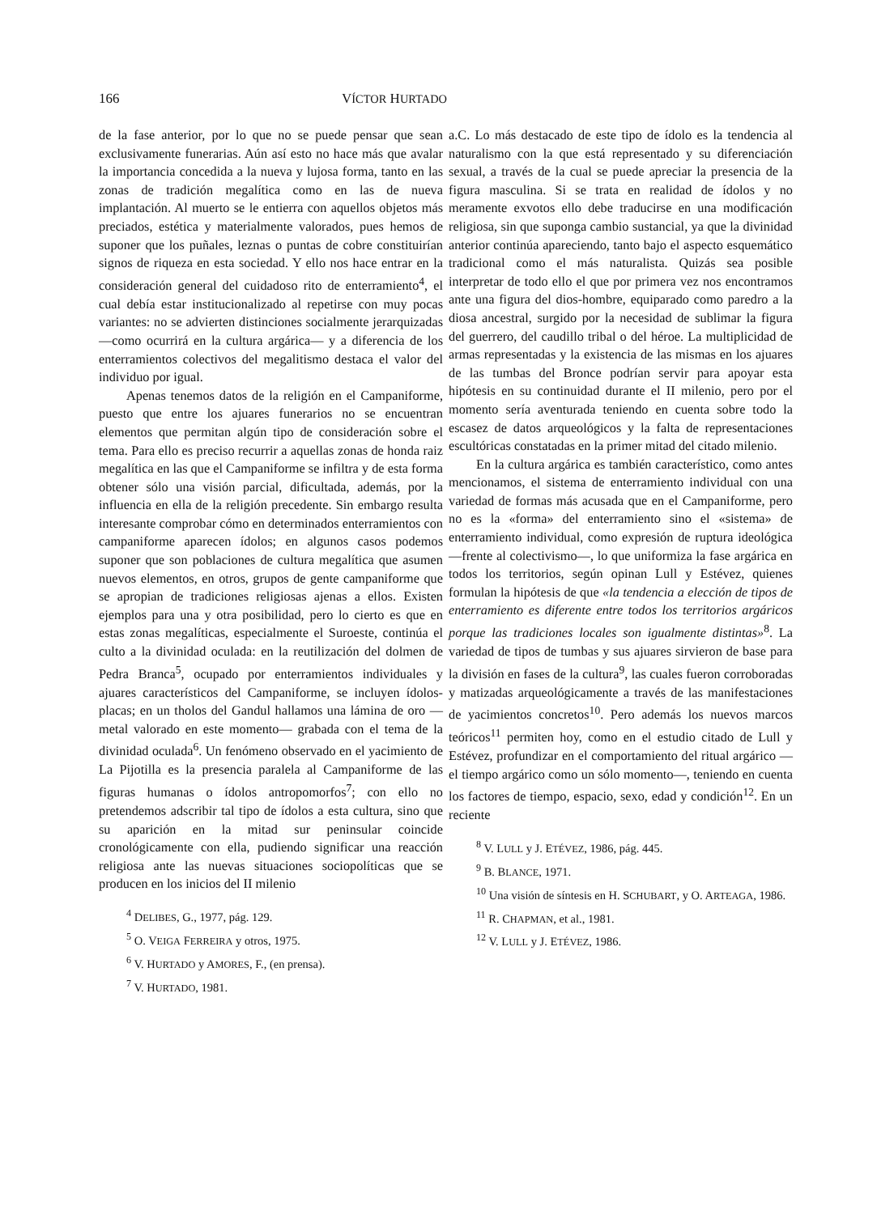166 VÍCTOR HURTADO
de la fase anterior, por lo que no se puede pensar que sean exclusivamente funerarias. Aún así esto no hace más que avalar la importancia concedida a la nueva y lujosa forma, tanto en las zonas de tradición megalítica como en las de nueva implantación. Al muerto se le entierra con aquellos objetos más preciados, estética y materialmente valorados, pues hemos de suponer que los puñales, leznas o puntas de cobre constituirían signos de riqueza en esta sociedad. Y ello nos hace entrar en la consideración general del cuidadoso rito de enterramiento<sup>4</sup>, el cual debía estar institucionalizado al repetirse con muy pocas variantes: no se advierten distinciones socialmente jerarquizadas —como ocurrirá en la cultura argárica— y a diferencia de los enterramientos colectivos del megalitismo destaca el valor del individuo por igual.
Apenas tenemos datos de la religión en el Campaniforme, puesto que entre los ajuares funerarios no se encuentran elementos que permitan algún tipo de consideración sobre el tema. Para ello es preciso recurrir a aquellas zonas de honda raiz megalítica en las que el Campaniforme se infiltra y de esta forma obtener sólo una visión parcial, dificultada, además, por la influencia en ella de la religión precedente. Sin embargo resulta interesante comprobar cómo en determinados enterramientos con campaniforme aparecen ídolos; en algunos casos podemos suponer que son poblaciones de cultura megalítica que asumen nuevos elementos, en otros, grupos de gente campaniforme que se apropian de tradiciones religiosas ajenas a ellos. Existen ejemplos para una y otra posibilidad, pero lo cierto es que en estas zonas megalíticas, especialmente el Suroeste, continúa el culto a la divinidad oculada: en la reutilización del dolmen de Pedra Branca<sup>5</sup>, ocupado por enterramientos individuales y ajuares característicos del Campaniforme, se incluyen ídolos-placas; en un tholos del Gandul hallamos una lámina de oro —metal valorado en este momento— grabada con el tema de la divinidad oculada<sup>6</sup>. Un fenómeno observado en el yacimiento de La Pijotilla es la presencia paralela al Campaniforme de las figuras humanas o ídolos antropomorfos<sup>7</sup>; con ello no pretendemos adscribir tal tipo de ídolos a esta cultura, sino que su aparición en la mitad sur peninsular coincide cronológicamente con ella, pudiendo significar una reacción religiosa ante las nuevas situaciones sociopolíticas que se producen en los inicios del II milenio
<sup>4</sup> DELIBES, G., 1977, pág. 129.
<sup>5</sup> O. VEIGA FERREIRA y otros, 1975.
<sup>6</sup> V. HURTADO y AMORES, F., (en prensa).
<sup>7</sup> V. HURTADO, 1981.
a.C. Lo más destacado de este tipo de ídolo es la tendencia al naturalismo con la que está representado y su diferenciación sexual, a través de la cual se puede apreciar la presencia de la figura masculina. Si se trata en realidad de ídolos y no meramente exvotos ello debe traducirse en una modificación religiosa, sin que suponga cambio sustancial, ya que la divinidad anterior continúa apareciendo, tanto bajo el aspecto esquemático tradicional como el más naturalista. Quizás sea posible interpretar de todo ello el que por primera vez nos encontramos ante una figura del dios-hombre, equiparado como paredro a la diosa ancestral, surgido por la necesidad de sublimar la figura del guerrero, del caudillo tribal o del héroe. La multiplicidad de armas representadas y la existencia de las mismas en los ajuares de las tumbas del Bronce podrían servir para apoyar esta hipótesis en su continuidad durante el II milenio, pero por el momento sería aventurada teniendo en cuenta sobre todo la escasez de datos arqueológicos y la falta de representaciones escultóricas constatadas en la primer mitad del citado milenio.
En la cultura argárica es también característico, como antes mencionamos, el sistema de enterramiento individual con una variedad de formas más acusada que en el Campaniforme, pero no es la «forma» del enterramiento sino el «sistema» de enterramiento individual, como expresión de ruptura ideológica —frente al colectivismo—, lo que uniformiza la fase argárica en todos los territorios, según opinan Lull y Estévez, quienes formulan la hipótesis de que «la tendencia a elección de tipos de enterramiento es diferente entre todos los territorios argáricos porque las tradiciones locales son igualmente distintas»<sup>8</sup>. La variedad de tipos de tumbas y sus ajuares sirvieron de base para la división en fases de la cultura<sup>9</sup>, las cuales fueron corroboradas y matizadas arqueológicamente a través de las manifestaciones de yacimientos concretos<sup>10</sup>. Pero además los nuevos marcos teóricos<sup>11</sup> permiten hoy, como en el estudio citado de Lull y Estévez, profundizar en el comportamiento del ritual argárico —el tiempo argárico como un sólo momento—, teniendo en cuenta los factores de tiempo, espacio, sexo, edad y condición<sup>12</sup>. En un reciente
<sup>8</sup> V. LULL y J. ETÉVEZ, 1986, pág. 445.
<sup>9</sup> B. BLANCE, 1971.
<sup>10</sup> Una visión de síntesis en H. SCHUBART, y O. ARTEAGA, 1986.
<sup>11</sup> R. CHAPMAN, et al., 1981.
<sup>12</sup> V. LULL y J. ETÉVEZ, 1986.